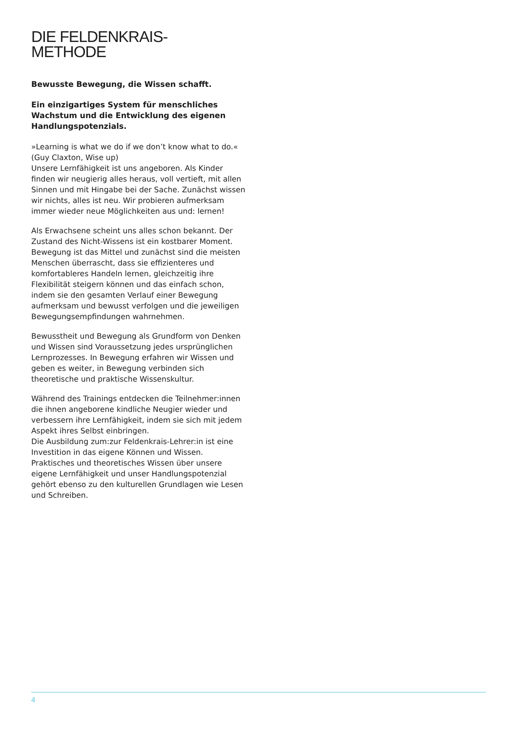DIE FELDENKRAIS-
METHODE
Bewusste Bewegung, die Wissen schafft.
Ein einzigartiges System für menschliches Wachstum und die Entwicklung des eigenen Handlungspotenzials.
»Learning is what we do if we don’t know what to do.«
(Guy Claxton, Wise up)
Unsere Lernfähigkeit ist uns angeboren. Als Kinder finden wir neugierig alles heraus, voll vertieft, mit allen Sinnen und mit Hingabe bei der Sache. Zunächst wissen wir nichts, alles ist neu. Wir probieren aufmerksam immer wieder neue Möglichkeiten aus und: lernen!
Als Erwachsene scheint uns alles schon bekannt. Der Zustand des Nicht-Wissens ist ein kostbarer Moment. Bewegung ist das Mittel und zunächst sind die meisten Menschen überrascht, dass sie effizienteres und komfortableres Handeln lernen, gleichzeitig ihre Flexibilität steigern können und das einfach schon, indem sie den gesamten Verlauf einer Bewegung aufmerksam und bewusst verfolgen und die jeweiligen Bewegungsempfindungen wahrnehmen.
Bewusstheit und Bewegung als Grundform von Denken und Wissen sind Voraussetzung jedes ursprünglichen Lernprozesses. In Bewegung erfahren wir Wissen und geben es weiter, in Bewegung verbinden sich theoretische und praktische Wissenskultur.
Während des Trainings entdecken die Teilnehmer:innen die ihnen angeborene kindliche Neugier wieder und verbessern ihre Lernfähigkeit, indem sie sich mit jedem Aspekt ihres Selbst einbringen.
Die Ausbildung zum:zur Feldenkrais-Lehrer:in ist eine Investition in das eigene Können und Wissen. Praktisches und theoretisches Wissen über unsere eigene Lernfähigkeit und unser Handlungspotenzial gehört ebenso zu den kulturellen Grundlagen wie Lesen und Schreiben.
4